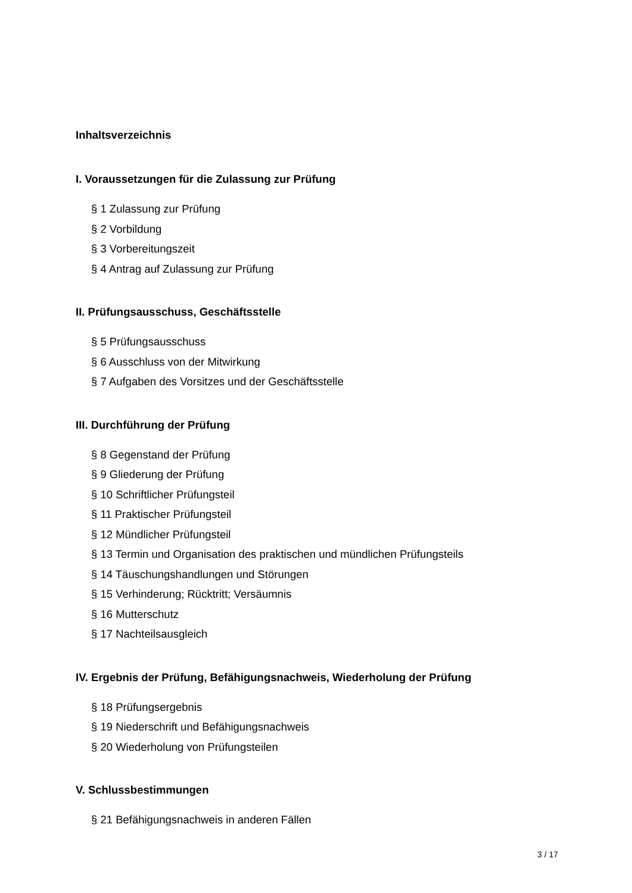Inhaltsverzeichnis
I. Voraussetzungen für die Zulassung zur Prüfung
§ 1 Zulassung zur Prüfung
§ 2 Vorbildung
§ 3 Vorbereitungszeit
§ 4 Antrag auf Zulassung zur Prüfung
II. Prüfungsausschuss, Geschäftsstelle
§ 5 Prüfungsausschuss
§ 6 Ausschluss von der Mitwirkung
§ 7 Aufgaben des Vorsitzes und der Geschäftsstelle
III. Durchführung der Prüfung
§ 8 Gegenstand der Prüfung
§ 9 Gliederung der Prüfung
§ 10 Schriftlicher Prüfungsteil
§ 11 Praktischer Prüfungsteil
§ 12 Mündlicher Prüfungsteil
§ 13 Termin und Organisation des praktischen und mündlichen Prüfungsteils
§ 14 Täuschungshandlungen und Störungen
§ 15 Verhinderung; Rücktritt; Versäumnis
§ 16 Mutterschutz
§ 17 Nachteilsausgleich
IV. Ergebnis der Prüfung, Befähigungsnachweis, Wiederholung der Prüfung
§ 18 Prüfungsergebnis
§ 19 Niederschrift und Befähigungsnachweis
§ 20 Wiederholung von Prüfungsteilen
V. Schlussbestimmungen
§ 21 Befähigungsnachweis in anderen Fällen
3 / 17